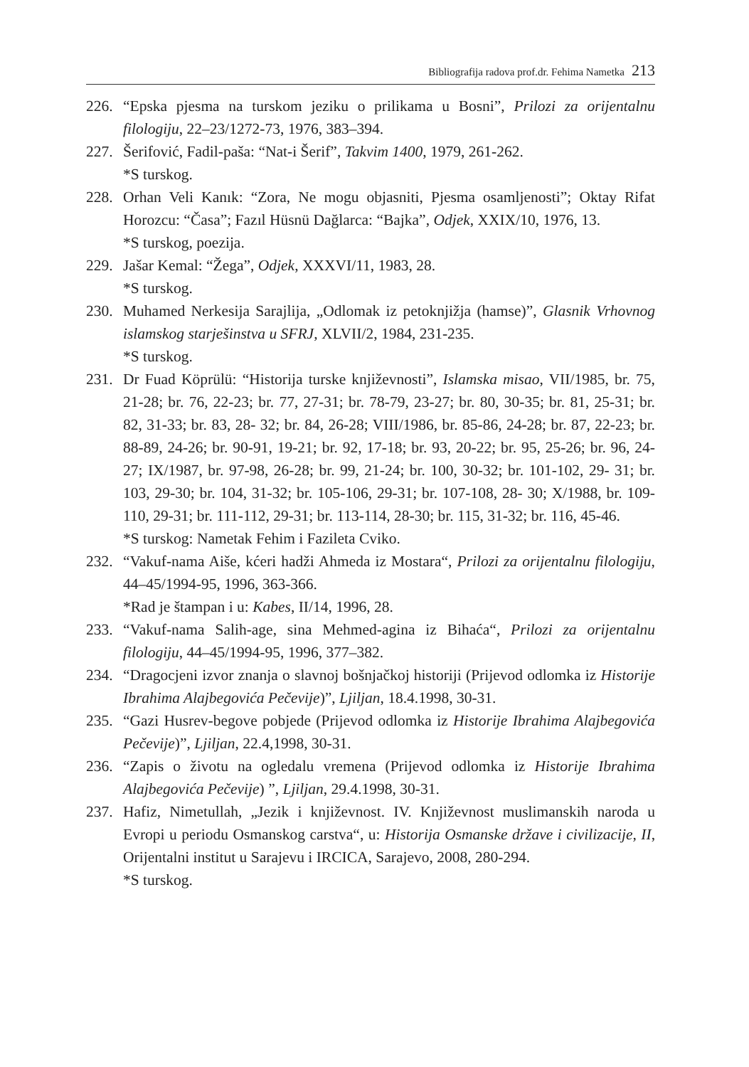Bibliografija radova prof.dr. Fehima Nametka 213
226. “Epska pjesma na turskom jeziku o prilikama u Bosni”, Prilozi za orijentalnu filologiju, 22–23/1272-73, 1976, 383–394.
227. Šerifović, Fadil-paša: “Nat-i Šerif”, Takvim 1400, 1979, 261-262.
*S turskog.
228. Orhan Veli Kanık: “Zora, Ne mogu objasniti, Pjesma osamljenosti”; Oktay Rifat Horozcu: “Časa”; Fazıl Hüsnü Dağlarca: “Bajka”, Odjek, XXIX/10, 1976, 13.
*S turskog, poezija.
229. Jašar Kemal: “Žega”, Odjek, XXXVI/11, 1983, 28.
*S turskog.
230. Muhamed Nerkesija Sarajlija, „Odlomak iz petoknjižja (hamse)”, Glasnik Vrhovnog islamskog starješinstva u SFRJ, XLVII/2, 1984, 231-235.
*S turskog.
231. Dr Fuad Köprülü: “Historija turske književnosti”, Islamska misao, VII/1985, br. 75, 21-28; br. 76, 22-23; br. 77, 27-31; br. 78-79, 23-27; br. 80, 30-35; br. 81, 25-31; br. 82, 31-33; br. 83, 28- 32; br. 84, 26-28; VIII/1986, br. 85-86, 24-28; br. 87, 22-23; br. 88-89, 24-26; br. 90-91, 19-21; br. 92, 17-18; br. 93, 20-22; br. 95, 25-26; br. 96, 24- 27; IX/1987, br. 97-98, 26-28; br. 99, 21-24; br. 100, 30-32; br. 101-102, 29- 31; br. 103, 29-30; br. 104, 31-32; br. 105-106, 29-31; br. 107-108, 28- 30; X/1988, br. 109-110, 29-31; br. 111-112, 29-31; br. 113-114, 28-30; br. 115, 31-32; br. 116, 45-46.
*S turskog: Nametak Fehim i Fazileta Cviko.
232. “Vakuf-nama Aiše, kćeri hadži Ahmeda iz Mostara“, Prilozi za orijentalnu filologiju, 44–45/1994-95, 1996, 363-366.
*Rad je štampan i u: Kabes, II/14, 1996, 28.
233. “Vakuf-nama Salih-age, sina Mehmed-agina iz Bihaća“, Prilozi za orijentalnu filologiju, 44–45/1994-95, 1996, 377–382.
234. “Dragocjeni izvor znanja o slavnoj bošnjačkoj historiji (Prijevod odlomka iz Historije Ibrahima Alajbegovića Pečevije)”, Ljiljan, 18.4.1998, 30-31.
235. “Gazi Husrev-begove pobjede (Prijevod odlomka iz Historije Ibrahima Alajbegovića Pečevije)”, Ljiljan, 22.4,1998, 30-31.
236. “Zapis o životu na ogledalu vremena (Prijevod odlomka iz Historije Ibrahima Alajbegovića Pečevije) ”, Ljiljan, 29.4.1998, 30-31.
237. Hafiz, Nimetullah, „Jezik i književnost. IV. Književnost muslimanskih naroda u Evropi u periodu Osmanskog carstva“, u: Historija Osmanske države i civilizacije, II, Orijentalni institut u Sarajevu i IRCICA, Sarajevo, 2008, 280-294.
*S turskog.